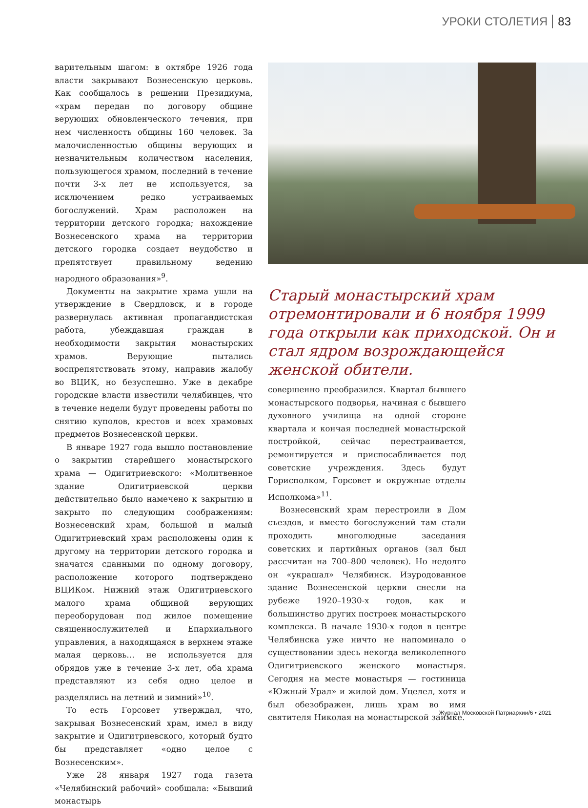УРОКИ СТОЛЕТИЯ 83
варительным шагом: в октябре 1926 года власти закрывают Вознесенскую церковь. Как сообщалось в решении Президиума, «храм передан по договору общине верующих обновленческого течения, при нем численность общины 160 человек. За малочисленностью общины верующих и незначительным количеством населения, пользующегося храмом, последний в течение почти 3-х лет не используется, за исключением редко устраиваемых богослужений. Храм расположен на территории детского городка; нахождение Вознесенского храма на территории детского городка создает неудобство и препятствует правильному ведению народного образования»<sup>9</sup>.
Документы на закрытие храма ушли на утверждение в Свердловск, и в городе развернулась активная пропагандистская работа, убеждавшая граждан в необходимости закрытия монастырских храмов. Верующие пытались воспрепятствовать этому, направив жалобу во ВЦИК, но безуспешно. Уже в декабре городские власти известили челябинцев, что в течение недели будут проведены работы по снятию куполов, крестов и всех храмовых предметов Вознесенской церкви.
В январе 1927 года вышло постановление о закрытии старейшего монастырского храма — Одигитриевского: «Молитвенное здание Одигитриевской церкви действительно было намечено к закрытию и закрыто по следующим соображениям: Вознесенский храм, большой и малый Одигитриевский храм расположены один к другому на территории детского городка и значатся сданными по одному договору, расположение которого подтверждено ВЦИКом. Нижний этаж Одигитриевского малого храма общиной верующих переоборудован под жилое помещение священнослужителей и Епархиального управления, а находящаяся в верхнем этаже малая церковь… не используется для обрядов уже в течение 3-х лет, оба храма представляют из себя одно целое и разделялись на летний и зимний»<sup>10</sup>.
То есть Горсовет утверждал, что, закрывая Вознесенский храм, имел в виду закрытие и Одигитриевского, который будто бы представляет «одно целое с Вознесенским».
Уже 28 января 1927 года газета «Челябинский рабочий» сообщала: «Бывший монастырь
Старый монастырский храм отремонтировали и 6 ноября 1999 года открыли как приходской. Он и стал ядром возрождающейся женской обители.
совершенно преобразился. Квартал бывшего монастырского подворья, начиная с бывшего духовного училища на одной стороне квартала и кончая последней монастырской постройкой, сейчас перестраивается, ремонтируется и приспосабливается под советские учреждения. Здесь будут Горисполком, Горсовет и окружные отделы Исполкома»<sup>11</sup>.
Вознесенский храм перестроили в Дом съездов, и вместо богослужений там стали проходить многолюдные заседания советских и партийных органов (зал был рассчитан на 700–800 человек). Но недолго он «украшал» Челябинск. Изуродованное здание Вознесенской церкви снесли на рубеже 1920–1930-х годов, как и большинство других построек монастырского комплекса. В начале 1930-х годов в центре Челябинска уже ничто не напоминало о существовании здесь некогда великолепного Одигитриевского женского монастыря. Сегодня на месте монастыря — гостиница «Южный Урал» и жилой дом. Уцелел, хотя и был обезображен, лишь храм во имя святителя Николая на монастырской заимке.
Журнал Московской Патриархии/6 • 2021